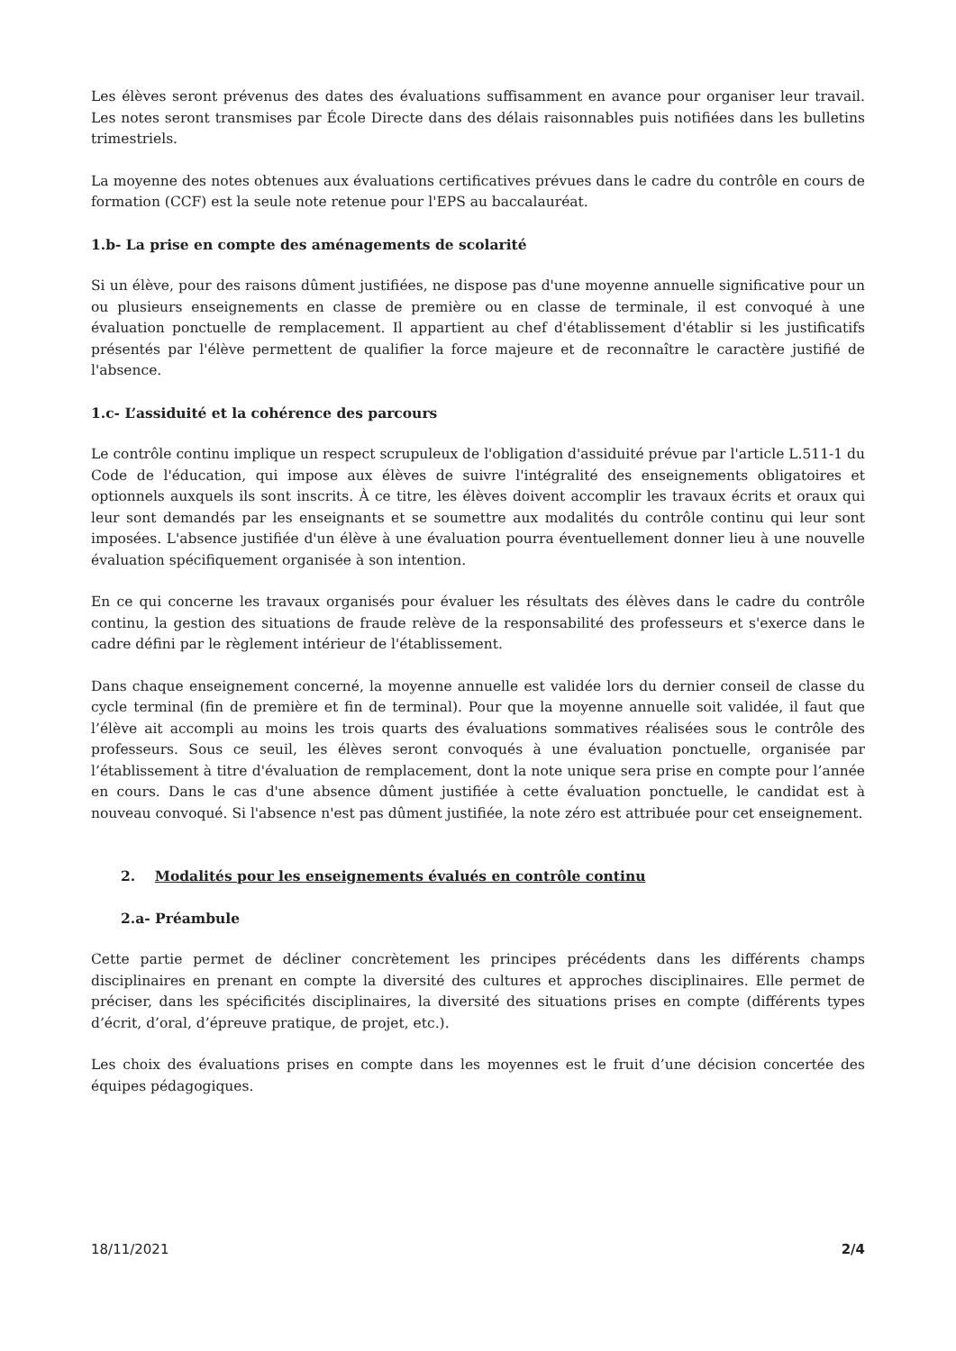Les élèves seront prévenus des dates des évaluations suffisamment en avance pour organiser leur travail. Les notes seront transmises par École Directe dans des délais raisonnables puis notifiées dans les bulletins trimestriels.
La moyenne des notes obtenues aux évaluations certificatives prévues dans le cadre du contrôle en cours de formation (CCF) est la seule note retenue pour l'EPS au baccalauréat.
1.b- La prise en compte des aménagements de scolarité
Si un élève, pour des raisons dûment justifiées, ne dispose pas d'une moyenne annuelle significative pour un ou plusieurs enseignements en classe de première ou en classe de terminale, il est convoqué à une évaluation ponctuelle de remplacement. Il appartient au chef d'établissement d'établir si les justificatifs présentés par l'élève permettent de qualifier la force majeure et de reconnaître le caractère justifié de l'absence.
1.c- L’assiduité et la cohérence des parcours
Le contrôle continu implique un respect scrupuleux de l'obligation d'assiduité prévue par l'article L.511-1 du Code de l'éducation, qui impose aux élèves de suivre l'intégralité des enseignements obligatoires et optionnels auxquels ils sont inscrits. À ce titre, les élèves doivent accomplir les travaux écrits et oraux qui leur sont demandés par les enseignants et se soumettre aux modalités du contrôle continu qui leur sont imposées. L'absence justifiée d'un élève à une évaluation pourra éventuellement donner lieu à une nouvelle évaluation spécifiquement organisée à son intention.
En ce qui concerne les travaux organisés pour évaluer les résultats des élèves dans le cadre du contrôle continu, la gestion des situations de fraude relève de la responsabilité des professeurs et s'exerce dans le cadre défini par le règlement intérieur de l'établissement.
Dans chaque enseignement concerné, la moyenne annuelle est validée lors du dernier conseil de classe du cycle terminal (fin de première et fin de terminal). Pour que la moyenne annuelle soit validée, il faut que l’élève ait accompli au moins les trois quarts des évaluations sommatives réalisées sous le contrôle des professeurs. Sous ce seuil, les élèves seront convoqués à une évaluation ponctuelle, organisée par l’établissement à titre d'évaluation de remplacement, dont la note unique sera prise en compte pour l’année en cours. Dans le cas d'une absence dûment justifiée à cette évaluation ponctuelle, le candidat est à nouveau convoqué. Si l'absence n'est pas dûment justifiée, la note zéro est attribuée pour cet enseignement.
2. Modalités pour les enseignements évalués en contrôle continu
2.a- Préambule
Cette partie permet de décliner concrètement les principes précédents dans les différents champs disciplinaires en prenant en compte la diversité des cultures et approches disciplinaires. Elle permet de préciser, dans les spécificités disciplinaires, la diversité des situations prises en compte (différents types d’écrit, d’oral, d’épreuve pratique, de projet, etc.).
Les choix des évaluations prises en compte dans les moyennes est le fruit d’une décision concertée des équipes pédagogiques.
18/11/2021 2/4